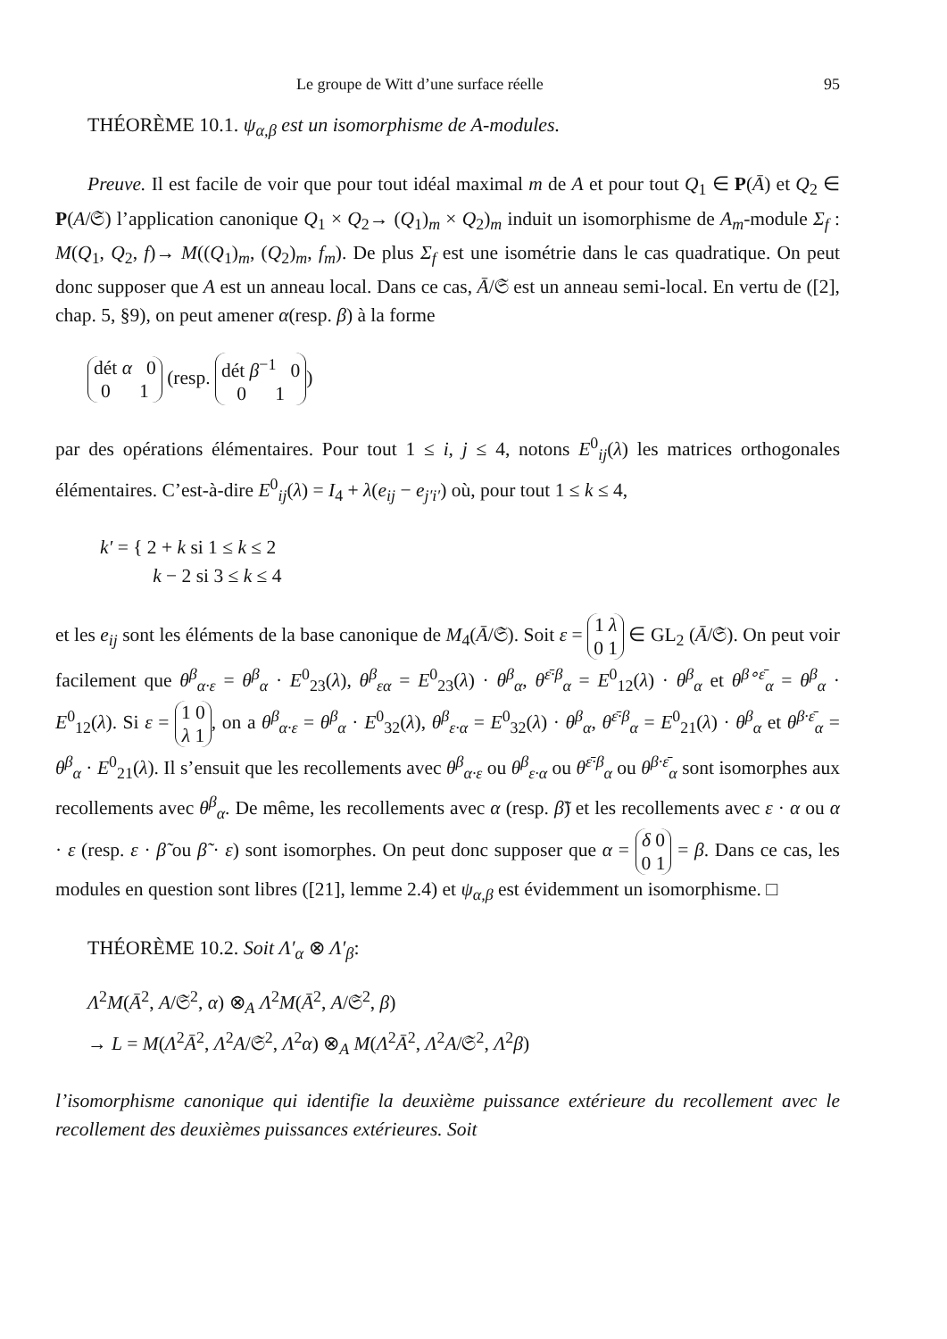Le groupe de Witt d’une surface réelle 95
THÉORÈME 10.1. ψ<sub>α,β</sub> est un isomorphisme de A-modules.
Preuve. Il est facile de voir que pour tout idéal maximal m de A et pour tout Q<sub>1</sub> ∈ P(Ā) et Q<sub>2</sub> ∈ P(A/𝔖) l’application canonique Q<sub>1</sub> × Q<sub>2</sub>→ (Q<sub>1</sub>)<sub>m</sub> × Q<sub>2</sub>)<sub>m</sub> induit un isomorphisme de A<sub>m</sub>-module Σ<sub>f</sub> : M(Q<sub>1</sub>, Q<sub>2</sub>, f)→ M((Q<sub>1</sub>)<sub>m</sub>, (Q<sub>2</sub>)<sub>m</sub>, f<sub>m</sub>). De plus Σ<sub>f</sub> est une isométrie dans le cas quadratique. On peut donc supposer que A est un anneau local. Dans ce cas, Ā/𝔖 est un anneau semi-local. En vertu de ([2], chap. 5, §9), on peut amener α(resp. β) à la forme
dét α 0
0 1 (resp. dét β<sup>−1</sup> 0
0 1)
par des opérations élémentaires. Pour tout 1 ≤ i, j ≤ 4, notons E<sup>0</sup><sub>ij</sub>(λ) les matrices orthogonales élémentaires. C’est-à-dire E<sup>0</sup><sub>ij</sub>(λ) = I<sub>4</sub> + λ(e<sub>ij</sub> − e<sub>j′i′</sub>) où, pour tout 1 ≤ k ≤ 4,
k′ = { 2 + k si 1 ≤ k ≤ 2
k − 2 si 3 ≤ k ≤ 4
et les e<sub>ij</sub> sont les éléments de la base canonique de M<sub>4</sub>(Ā/𝔖). Soit ε = 1 λ
0 1 ∈ GL<sub>2</sub> (Ā/𝔖). On peut voir facilement que θ<sup>β</sup><sub>α·ε</sub> = θ<sup>β</sup><sub>α</sub> · E<sup>0</sup><sub>23</sub>(λ), θ<sup>β</sup><sub>εα</sub> = E<sup>0</sup><sub>23</sub>(λ) · θ<sup>β</sup><sub>α</sub>, θ<sup>ε̄·β</sup><sub>α</sub> = E<sup>0</sup><sub>12</sub>(λ) · θ<sup>β</sup><sub>α</sub> et θ<sup>β∘ε̄</sup><sub>α</sub> = θ<sup>β</sup><sub>α</sub> · E<sup>0</sup><sub>12</sub>(λ). Si ε = 1 0
λ 1, on a θ<sup>β</sup><sub>α·ε</sub> = θ<sup>β</sup><sub>α</sub> · E<sup>0</sup><sub>32</sub>(λ), θ<sup>β</sup><sub>ε·α</sub> = E<sup>0</sup><sub>32</sub>(λ) · θ<sup>β</sup><sub>α</sub>, θ<sup>ε̄·β</sup><sub>α</sub> = E<sup>0</sup><sub>21</sub>(λ) · θ<sup>β</sup><sub>α</sub> et θ<sup>β·ε̄</sup><sub>α</sub> = θ<sup>β</sup><sub>α</sub> · E<sup>0</sup><sub>21</sub>(λ). Il s’ensuit que les recollements avec θ<sup>β</sup><sub>α·ε</sub> ou θ<sup>β</sup><sub>ε·α</sub> ou θ<sup>ε̄·β</sup><sub>α</sub> ou θ<sup>β·ε̄</sup><sub>α</sub> sont isomorphes aux recollements avec θ<sup>β</sup><sub>α</sub>. De même, les recollements avec α (resp. β̃) et les recollements avec ε · α ou α · ε (resp. ε · β̃ ou β̃ · ε) sont isomorphes. On peut donc supposer que α = δ 0
0 1 = β. Dans ce cas, les modules en question sont libres ([21], lemme 2.4) et ψ<sub>α,β</sub> est évidemment un isomorphisme. □
THÉORÈME 10.2. Soit Λ′<sub>α</sub> ⊗ Λ′<sub>β</sub>:
Λ<sup>2</sup>M(Ā<sup>2</sup>, A/𝔖<sup>2</sup>, α) ⊗<sub>A</sub> Λ<sup>2</sup>M(Ā<sup>2</sup>, A/𝔖<sup>2</sup>, β)
→ L = M(Λ<sup>2</sup>Ā<sup>2</sup>, Λ<sup>2</sup>A/𝔖<sup>2</sup>, Λ<sup>2</sup>α) ⊗<sub>A</sub> M(Λ<sup>2</sup>Ā<sup>2</sup>, Λ<sup>2</sup>A/𝔖<sup>2</sup>, Λ<sup>2</sup>β)
l’isomorphisme canonique qui identifie la deuxième puissance extérieure du recollement avec le recollement des deuxièmes puissances extérieures. Soit